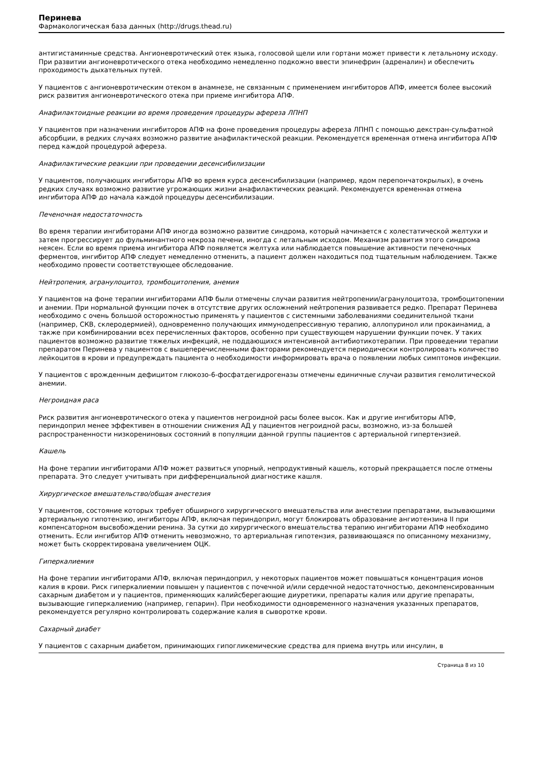Перинева
Фармакологическая база данных (http://drugs.thead.ru)
антигистаминные средства. Ангионевротический отек языка, голосовой щели или гортани может привести к летальному исходу. При развитии ангионевротического отека необходимо немедленно подкожно ввести эпинефрин (адреналин) и обеспечить проходимость дыхательных путей.
У пациентов с ангионевротическим отеком в анамнезе, не связанным с применением ингибиторов АПФ, имеется более высокий риск развития ангионевротического отека при приеме ингибитора АПФ.
Анафилактоидные реакции во время проведения процедуры афереза ЛПНП
У пациентов при назначении ингибиторов АПФ на фоне проведения процедуры афереза ЛПНП с помощью декстран-сульфатной абсорбции, в редких случаях возможно развитие анафилактической реакции. Рекомендуется временная отмена ингибитора АПФ перед каждой процедурой афереза.
Анафилактические реакции при проведении десенсибилизации
У пациентов, получающих ингибиторы АПФ во время курса десенсибилизации (например, ядом перепончатокрылых), в очень редких случаях возможно развитие угрожающих жизни анафилактических реакций. Рекомендуется временная отмена ингибитора АПФ до начала каждой процедуры десенсибилизации.
Печеночная недостаточность
Во время терапии ингибиторами АПФ иногда возможно развитие синдрома, который начинается с холестатической желтухи и затем прогрессирует до фульминантного некроза печени, иногда с летальным исходом. Механизм развития этого синдрома неясен. Если во время приема ингибитора АПФ появляется желтуха или наблюдается повышение активности печеночных ферментов, ингибитор АПФ следует немедленно отменить, а пациент должен находиться под тщательным наблюдением. Также необходимо провести соответствующее обследование.
Нейтропения, агранулоцитоз, тромбоцитопения, анемия
У пациентов на фоне терапии ингибиторами АПФ были отмечены случаи развития нейтропении/агранулоцитоза, тромбоцитопении и анемии. При нормальной функции почек в отсутствие других осложнений нейтропения развивается редко. Препарат Перинева необходимо с очень большой осторожностью применять у пациентов с системными заболеваниями соединительной ткани (например, СКВ, склеродермией), одновременно получающих иммунодепрессивную терапию, аллопуринол или прокаинамид, а также при комбинировании всех перечисленных факторов, особенно при существующем нарушении функции почек. У таких пациентов возможно развитие тяжелых инфекций, не поддающихся интенсивной антибиотикотерапии. При проведении терапии препаратом Перинева у пациентов с вышеперечисленными факторами рекомендуется периодически контролировать количество лейкоцитов в крови и предупреждать пациента о необходимости информировать врача о появлении любых симптомов инфекции.
У пациентов с врожденным дефицитом глюкозо-6-фосфатдегидрогеназы отмечены единичные случаи развития гемолитической анемии.
Негроидная раса
Риск развития ангионевротического отека у пациентов негроидной расы более высок. Как и другие ингибиторы АПФ, периндоприл менее эффективен в отношении снижения АД у пациентов негроидной расы, возможно, из-за большей распространенности низкорениновых состояний в популяции данной группы пациентов с артериальной гипертензией.
Кашель
На фоне терапии ингибиторами АПФ может развиться упорный, непродуктивный кашель, который прекращается после отмены препарата. Это следует учитывать при дифференциальной диагностике кашля.
Хирургическое вмешательство/общая анестезия
У пациентов, состояние которых требует обширного хирургического вмешательства или анестезии препаратами, вызывающими артериальную гипотензию, ингибиторы АПФ, включая периндоприл, могут блокировать образование ангиотензина II при компенсаторном высвобождении ренина. За сутки до хирургического вмешательства терапию ингибиторами АПФ необходимо отменить. Если ингибитор АПФ отменить невозможно, то артериальная гипотензия, развивающаяся по описанному механизму, может быть скорректирована увеличением ОЦК.
Гиперкалиемия
На фоне терапии ингибиторами АПФ, включая периндоприл, у некоторых пациентов может повышаться концентрация ионов калия в крови. Риск гиперкалиемии повышен у пациентов с почечной и/или сердечной недостаточностью, декомпенсированным сахарным диабетом и у пациентов, применяющих калийсберегающие диуретики, препараты калия или другие препараты, вызывающие гиперкалиемию (например, гепарин). При необходимости одновременного назначения указанных препаратов, рекомендуется регулярно контролировать содержание калия в сыворотке крови.
Сахарный диабет
У пациентов с сахарным диабетом, принимающих гипогликемические средства для приема внутрь или инсулин, в
Страница 8 из 10